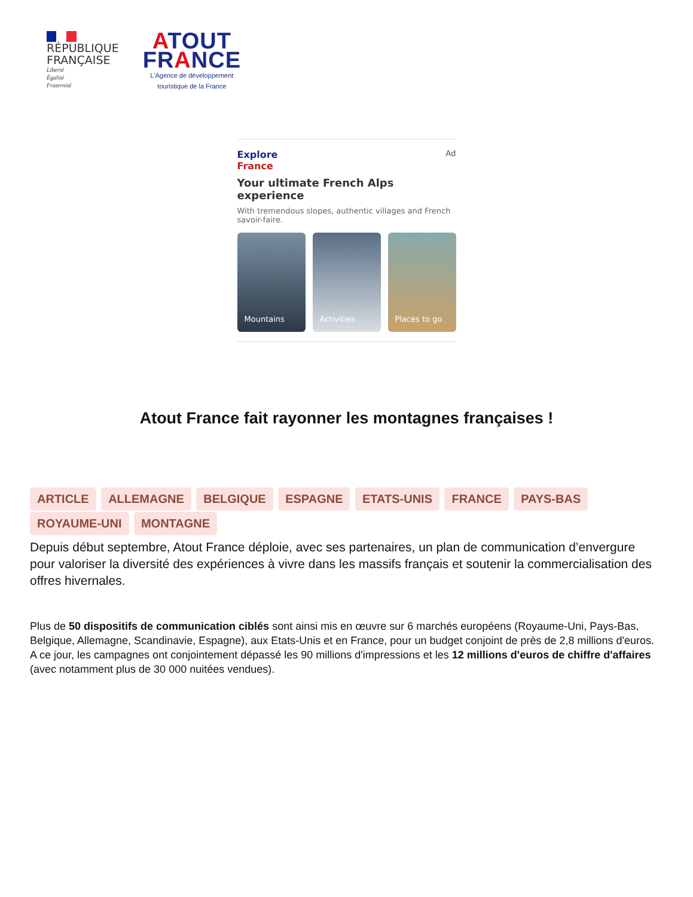RÉPUBLIQUE
FRANÇAISE
Liberté
Égalité
Fraternité
ATOUT
FRANCE
L'Agence de développement
touristique de la France
Explore
France
Ad
Your ultimate French Alps experience
With tremendous slopes, authentic villages and French savoir-faire.
Mountains Activities Places to go
Atout France fait rayonner les montagnes françaises !
ARTICLE ALLEMAGNE BELGIQUE ESPAGNE ETATS-UNIS FRANCE PAYS-BAS ROYAUME-UNI MONTAGNE
Depuis début septembre, Atout France déploie, avec ses partenaires, un plan de communication d’envergure pour valoriser la diversité des expériences à vivre dans les massifs français et soutenir la commercialisation des offres hivernales.
Plus de 50 dispositifs de communication ciblés sont ainsi mis en œuvre sur 6 marchés européens (Royaume-Uni, Pays-Bas, Belgique, Allemagne, Scandinavie, Espagne), aux Etats-Unis et en France, pour un budget conjoint de près de 2,8 millions d'euros.
A ce jour, les campagnes ont conjointement dépassé les 90 millions d'impressions et les 12 millions d'euros de chiffre d'affaires (avec notamment plus de 30 000 nuitées vendues).